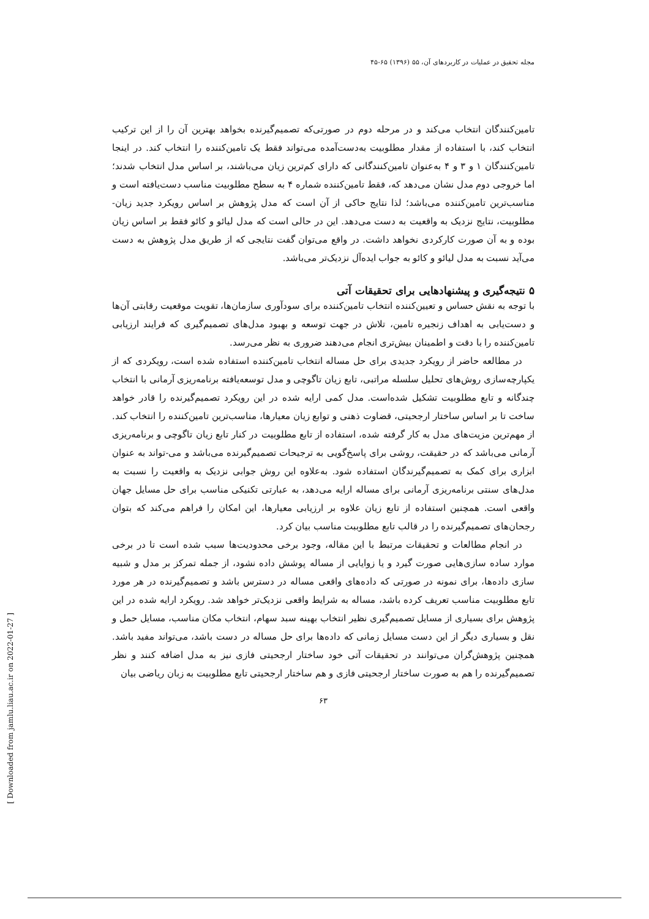مجله تحقیق در عملیات در کاربردهای آن، ۵۵ (۱۳۹۶) ۶۵-۴۵
تامین‌کنندگان انتخاب می‌کند و در مرحله دوم در صورتی‌که تصمیم‌گیرنده بخواهد بهترین آن را از این ترکیب انتخاب کند، با استفاده از مقدار مطلوبیت به‌دست‌آمده می‌تواند فقط یک تامین‌کننده را انتخاب کند. در اینجا تامین‌کنندگان ۱ و ۳ و ۴ به‌عنوان تامین‌کنندگانی که دارای کم‌ترین زیان می‌باشند، بر اساس مدل انتخاب شدند؛ اما خروجی دوم مدل نشان می‌دهد که، فقط تامین‌کننده شماره ۴ به سطح مطلوبیت مناسب دست‌یافته است و مناسب‌ترین تامین‌کننده می‌باشد؛ لذا نتایج حاکی از آن است که مدل پژوهش بر اساس رویکرد جدید زیان-مطلوبیت، نتایج نزدیک به واقعیت به دست می‌دهد. این در حالی است که مدل لیائو و کائو فقط بر اساس زیان بوده و به آن صورت کارکردی نخواهد داشت. در واقع می‌توان گفت نتایجی که از طریق مدل پژوهش به دست می‌آید نسبت به مدل لیائو و کائو به جواب ایده‌آل نزدیک‌تر می‌باشد.
۵ نتیجه‌گیری و پیشنهادهایی برای تحقیقات آتی
با توجه به نقش حساس و تعیین‌کننده انتخاب تامین‌کننده برای سودآوری سازمان‌ها، تقویت موقعیت رقابتی آن‌ها و دست‌یابی به اهداف زنجیره تامین، تلاش در جهت توسعه و بهبود مدل‌های تصمیم‌گیری که فرایند ارزیابی تامین‌کننده را با دقت و اطمینان بیش‌تری انجام می‌دهند ضروری به نظر می‌رسد.
در مطالعه حاضر از رویکرد جدیدی برای حل مساله انتخاب تامین‌کننده استفاده شده است، رویکردی که از یکپارچه‌سازی روش‌های تحلیل سلسله مراتبی، تابع زیان تاگوچی و مدل توسعه‌یافته برنامه‌ریزی آرمانی با انتخاب چندگانه و تابع مطلوبیت تشکیل شده‌است. مدل کمی ارایه شده در این رویکرد تصمیم‌گیرنده را قادر خواهد ساخت تا بر اساس ساختار ارجحیتی، قضاوت ذهنی و توابع زیان معیارها، مناسب‌ترین تامین‌کننده را انتخاب کند. از مهم‌ترین مزیت‌های مدل به کار گرفته شده، استفاده از تابع مطلوبیت در کنار تابع زیان تاگوچی و برنامه‌ریزی آرمانی می‌باشد که در حقیقت، روشی برای پاسخ‌گویی به ترجیحات تصمیم‌گیرنده می‌باشد و می-تواند به عنوان ابزاری برای کمک به تصمیم‌گیرندگان استفاده شود. به‌علاوه این روش جوابی نزدیک به واقعیت را نسبت به مدل‌های سنتی برنامه‌ریزی آرمانی برای مساله ارایه می‌دهد، به عبارتی تکنیکی مناسب برای حل مسایل جهان واقعی است. همچنین استفاده از تابع زیان علاوه بر ارزیابی معیارها، این امکان را فراهم می‌کند که بتوان رجحان‌های تصمیم‌گیرنده را در قالب تابع مطلوببت مناسب بیان کرد.
در انجام مطالعات و تحقیقات مرتبط با این مقاله، وجود برخی محدودیت‌ها سبب شده است تا در برخی موارد ساده سازی‌هایی صورت گیرد و یا زوایایی از مساله پوشش داده نشود، از جمله تمرکز بر مدل و شبیه سازی داده‌ها، برای نمونه در صورتی که داده‌های واقعی مساله در دسترس باشد و تصمیم‌گیرنده در هر مورد تابع مطلوبیت مناسب تعریف کرده باشد، مساله به شرایط واقعی نزدیک‌تر خواهد شد. رویکرد ارایه شده در این پژوهش برای بسیاری از مسایل تصمیم‌گیری نظیر انتخاب بهینه سبد سهام، انتخاب مکان مناسب، مسایل حمل و نقل و بسیاری دیگر از این دست مسایل زمانی که داده‌ها برای حل مساله در دست باشد، می‌تواند مفید باشد. همچنین پژوهش‌گران می‌توانند در تحقیقات آتی خود ساختار ارجحیتی فازی نیز به مدل اضافه کنند و نظر تصمیم‌گیرنده را هم به صورت ساختار ارجحیتی فازی و هم ساختار ارجحیتی تابع مطلوبیت به زبان ریاضی بیان
۶۳
[ Downloaded from jamlu.liau.ac.ir on 2022-01-27 ]